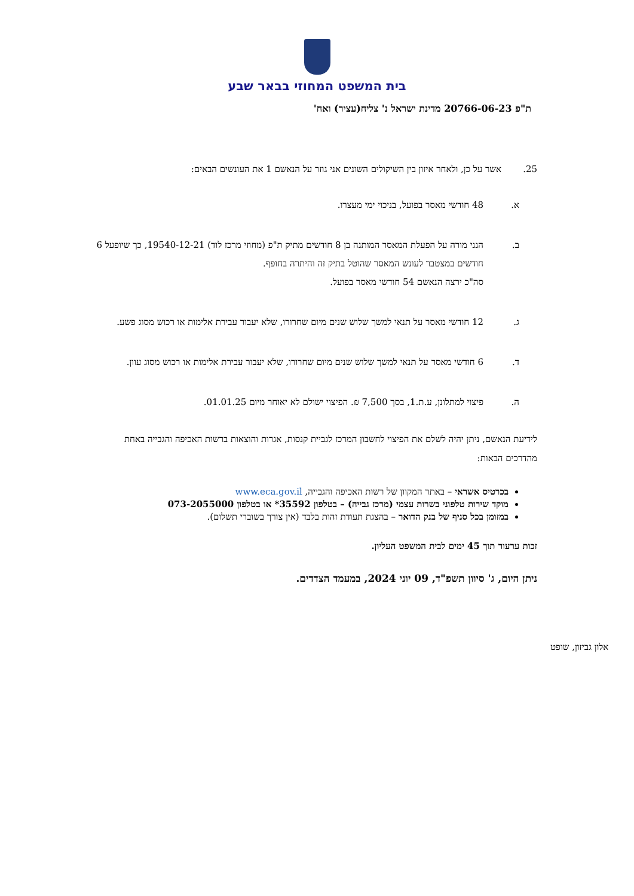בית המשפט המחוזי בבאר שבע
ת"פ 20766-06-23 מדינת ישראל נ' צליח(עציר) ואח'
25. אשר על כן, ולאחר איזון בין השיקולים השונים אני גוזר על הנאשם 1 את העונשים הבאים:
א. 48 חודשי מאסר בפועל, בניכוי ימי מעצרו.
ב. הנני מורה על הפעלת המאסר המותנה בן 8 חודשים מתיק ת"פ (מחוזי מרכז לוד) 19540-12-21, כך שיופעל 6 חודשים במצטבר לעונש המאסר שהוטל בתיק זה והיתרה בחופף.
סה"כ ירצה הנאשם 54 חודשי מאסר בפועל.
ג. 12 חודשי מאסר על תנאי למשך שלוש שנים מיום שחרורו, שלא יעבור עבירת אלימות או רכוש מסוג פשע.
ד. 6 חודשי מאסר על תנאי למשך שלוש שנים מיום שחרורו, שלא יעבור עבירת אלימות או רכוש מסוג עוון.
ה. פיצוי למתלונן, ע.ת.1, בסך 7,500 ₪. הפיצוי ישולם לא יאוחר מיום 01.01.25.
לידיעת הנאשם, ניתן יהיה לשלם את הפיצוי לחשבון המרכז לגביית קנסות, אגרות והוצאות ברשות האכיפה והגבייה באחת מהדרכים הבאות:
בכרטיס אשראי – באתר המקוון של רשות האכיפה והגבייה, www.eca.gov.il
מוקד שירות טלפוני בשרות עצמי (מרכז גבייה) – בטלפון ‎*35592 או בטלפון 073-2055000
במזומן בכל סניף של בנק הדואר – בהצגת תעודת זהות בלבד (אין צורך בשוברי תשלום).
זכות ערעור תוך 45 ימים לבית המשפט העליון.
ניתן היום, ג' סיוון תשפ"ד, 09 יוני 2024, במעמד הצדדים.
אלון גביזון, שופט